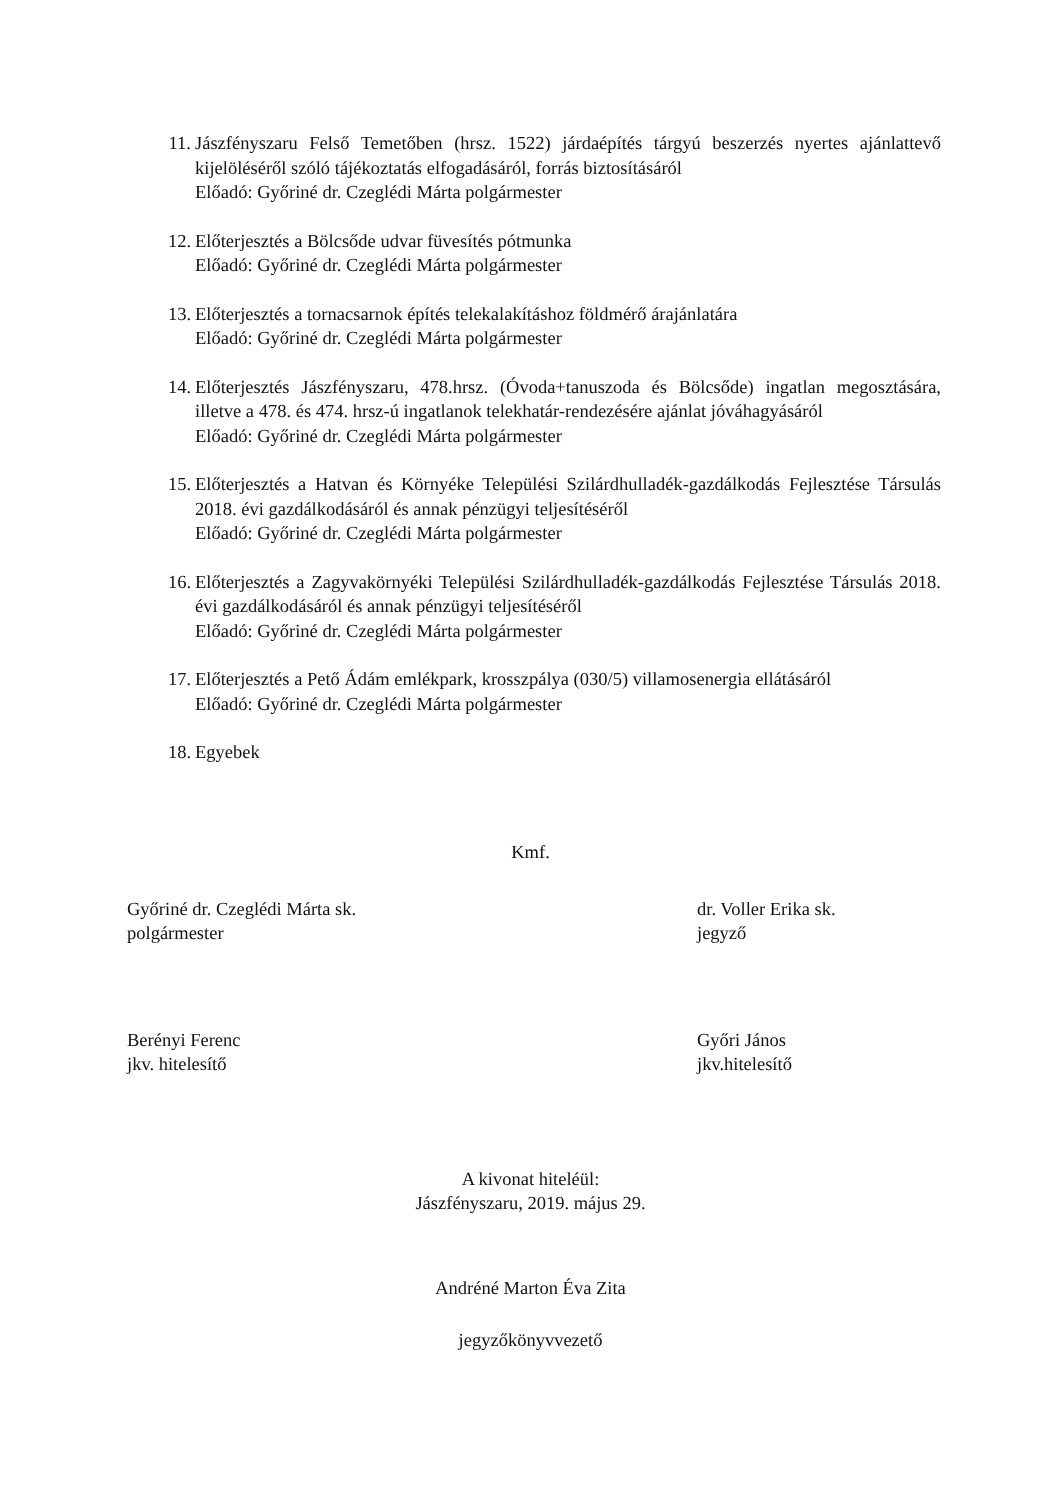11. Jászfényszaru Felső Temetőben (hrsz. 1522) járdaépítés tárgyú beszerzés nyertes ajánlattevő kijelöléséről szóló tájékoztatás elfogadásáról, forrás biztosításáról
Előadó: Győriné dr. Czeglédi Márta polgármester
12. Előterjesztés a Bölcsőde udvar füvesítés pótmunka
Előadó: Győriné dr. Czeglédi Márta polgármester
13. Előterjesztés a tornacsarnok építés telekalakításhoz földmérő árajánlatára
Előadó: Győriné dr. Czeglédi Márta polgármester
14. Előterjesztés Jászfényszaru, 478.hrsz. (Óvoda+tanuszoda és Bölcsőde) ingatlan megosztására, illetve a 478. és 474. hrsz-ú ingatlanok telekhatár-rendezésére ajánlat jóváhagyásáról
Előadó: Győriné dr. Czeglédi Márta polgármester
15. Előterjesztés a Hatvan és Környéke Települési Szilárdhulladék-gazdálkodás Fejlesztése Társulás 2018. évi gazdálkodásáról és annak pénzügyi teljesítéséről
Előadó: Győriné dr. Czeglédi Márta polgármester
16. Előterjesztés a Zagyvakörnyéki Települési Szilárdhulladék-gazdálkodás Fejlesztése Társulás 2018. évi gazdálkodásáról és annak pénzügyi teljesítéséről
Előadó: Győriné dr. Czeglédi Márta polgármester
17. Előterjesztés a Pető Ádám emlékpark, krosszpálya (030/5) villamosenergia ellátásáról
Előadó: Győriné dr. Czeglédi Márta polgármester
18. Egyebek
Kmf.
Győriné dr. Czeglédi Márta sk.
polgármester
dr. Voller Erika sk.
jegyző
Berényi Ferenc
jkv. hitelesítő
Győri János
jkv.hitelesítő
A kivonat hiteléül:
Jászfényszaru, 2019. május 29.
Andréné Marton Éva Zita
jegyzőkönyvvezető